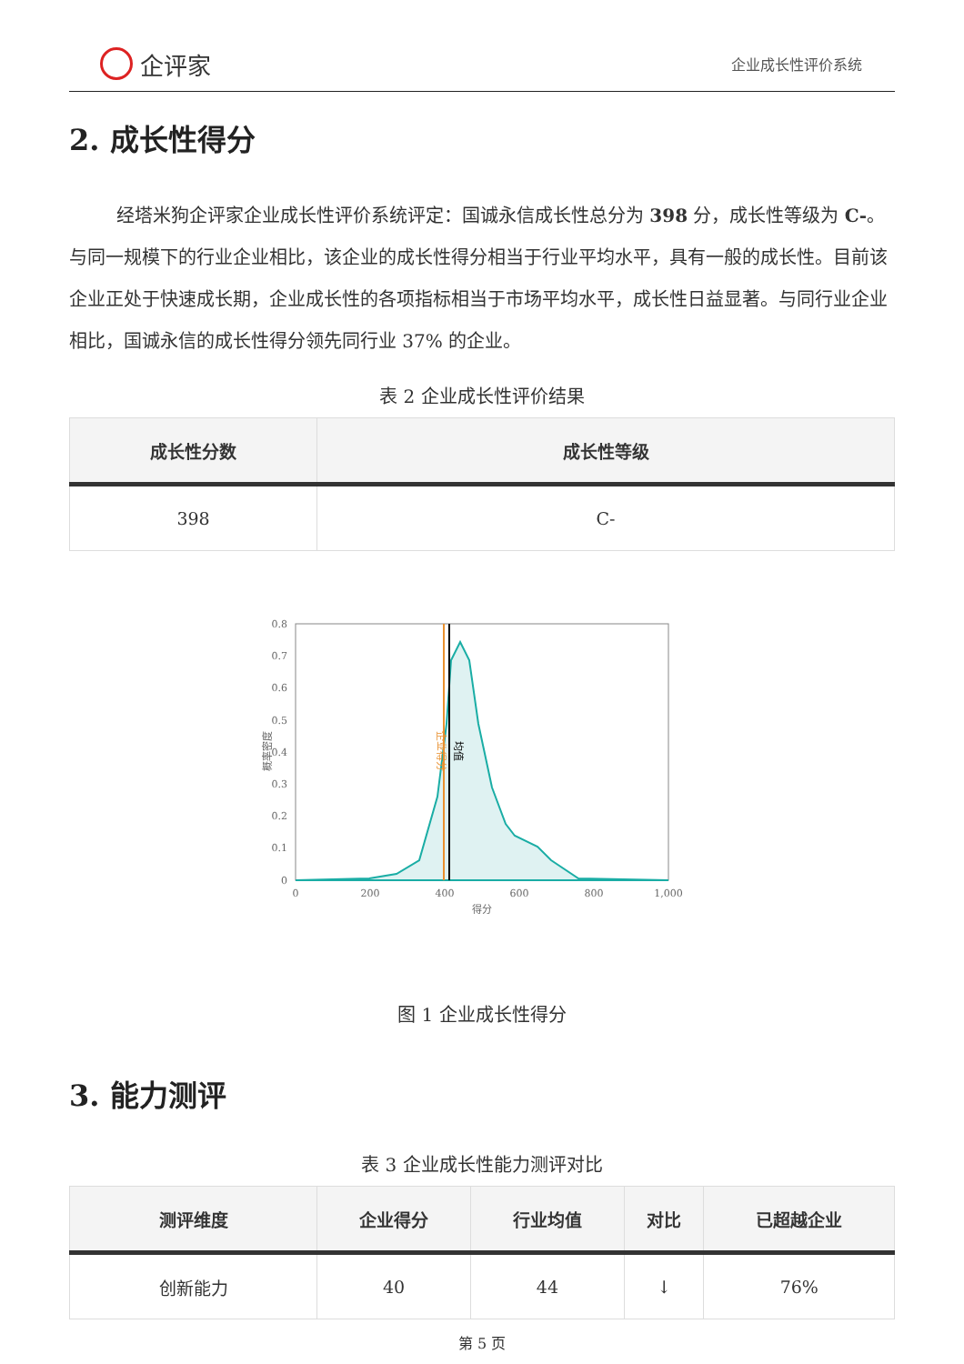企评家
企业成长性评价系统
2. 成长性得分
经塔米狗企评家企业成长性评价系统评定：国诚永信成长性总分为 398 分，成长性等级为 C-。与同一规模下的行业企业相比，该企业的成长性得分相当于行业平均水平，具有一般的成长性。目前该企业正处于快速成长期，企业成长性的各项指标相当于市场平均水平，成长性日益显著。与同行业企业相比，国诚永信的成长性得分领先同行业 37% 的企业。
表 2 企业成长性评价结果
| 成长性分数 | 成长性等级 |
| --- | --- |
| 398 | C- |
0.8
0.7
0.6
0.5
0.4
0.3
0.2
0.1
0
0
200
400
600
800
1,000
得分
概率密度
企业得分
均值
图 1 企业成长性得分
3. 能力测评
表 3 企业成长性能力测评对比
| 测评维度 | 企业得分 | 行业均值 | 对比 | 已超越企业 |
| --- | --- | --- | --- | --- |
| 创新能力 | 40 | 44 | ↓ | 76% |
第 5 页